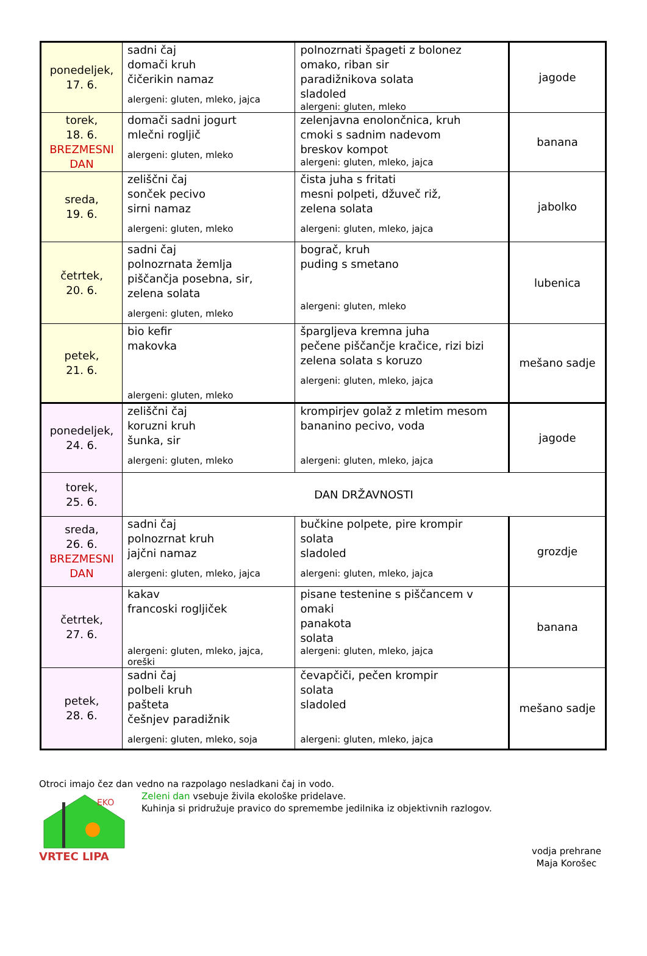| ponedeljek, 17. 6. | sadni čaj domači kruh čičerikin namaz alergeni: gluten, mleko, jajca | polnozrnati špageti z bolonez omako, riban sir paradižnikova solata sladoled alergeni: gluten, mleko | jagode |
| torek, 18. 6. BREZMESNI DAN | domači sadni jogurt mlečni rogljič alergeni: gluten, mleko | zelenjavna enolončnica, kruh cmoki s sadnim nadevom breskov kompot alergeni: gluten, mleko, jajca | banana |
| sreda, 19. 6. | zeliščni čaj sonček pecivo sirni namaz alergeni: gluten, mleko | čista juha s fritati mesni polpeti, džuveč riž, zelena solata alergeni: gluten, mleko, jajca | jabolko |
| četrtek, 20. 6. | sadni čaj polnozrnata žemlja piščančja posebna, sir, zelena solata alergeni: gluten, mleko | bograč, kruh puding s smetano alergeni: gluten, mleko | lubenica |
| petek, 21. 6. | bio kefir makovka alergeni: gluten, mleko | špargljeva kremna juha pečene piščančje kračice, rizi bizi zelena solata s koruzo alergeni: gluten, mleko, jajca | mešano sadje |
| ponedeljek, 24. 6. | zeliščni čaj koruzni kruh šunka, sir alergeni: gluten, mleko | krompirjev golaž z mletim mesom bananino pecivo, voda alergeni: gluten, mleko, jajca | jagode |
| torek, 25. 6. | DAN DRŽAVNOSTI | | |
| sreda, 26. 6. BREZMESNI DAN | sadni čaj polnozrnat kruh jajčni namaz alergeni: gluten, mleko, jajca | bučkine polpete, pire krompir solata sladoled alergeni: gluten, mleko, jajca | grozdje |
| četrtek, 27. 6. | kakav francoski rogljiček alergeni: gluten, mleko, jajca, oreški | pisane testenine s piščancem v omaki panakota solata alergeni: gluten, mleko, jajca | banana |
| petek, 28. 6. | sadni čaj polbeli kruh pašteta češnjev paradižnik alergeni: gluten, mleko, soja | čevapčiči, pečen krompir solata sladoled alergeni: gluten, mleko, jajca | mešano sadje |
Otroci imajo čez dan vedno na razpolago nesladkani čaj in vodo.
EKO
VRTEC LIPA
Zeleni dan vsebuje živila ekološke pridelave.
Kuhinja si pridružuje pravico do spremembe jedilnika iz objektivnih razlogov.
vodja prehrane
Maja Korošec